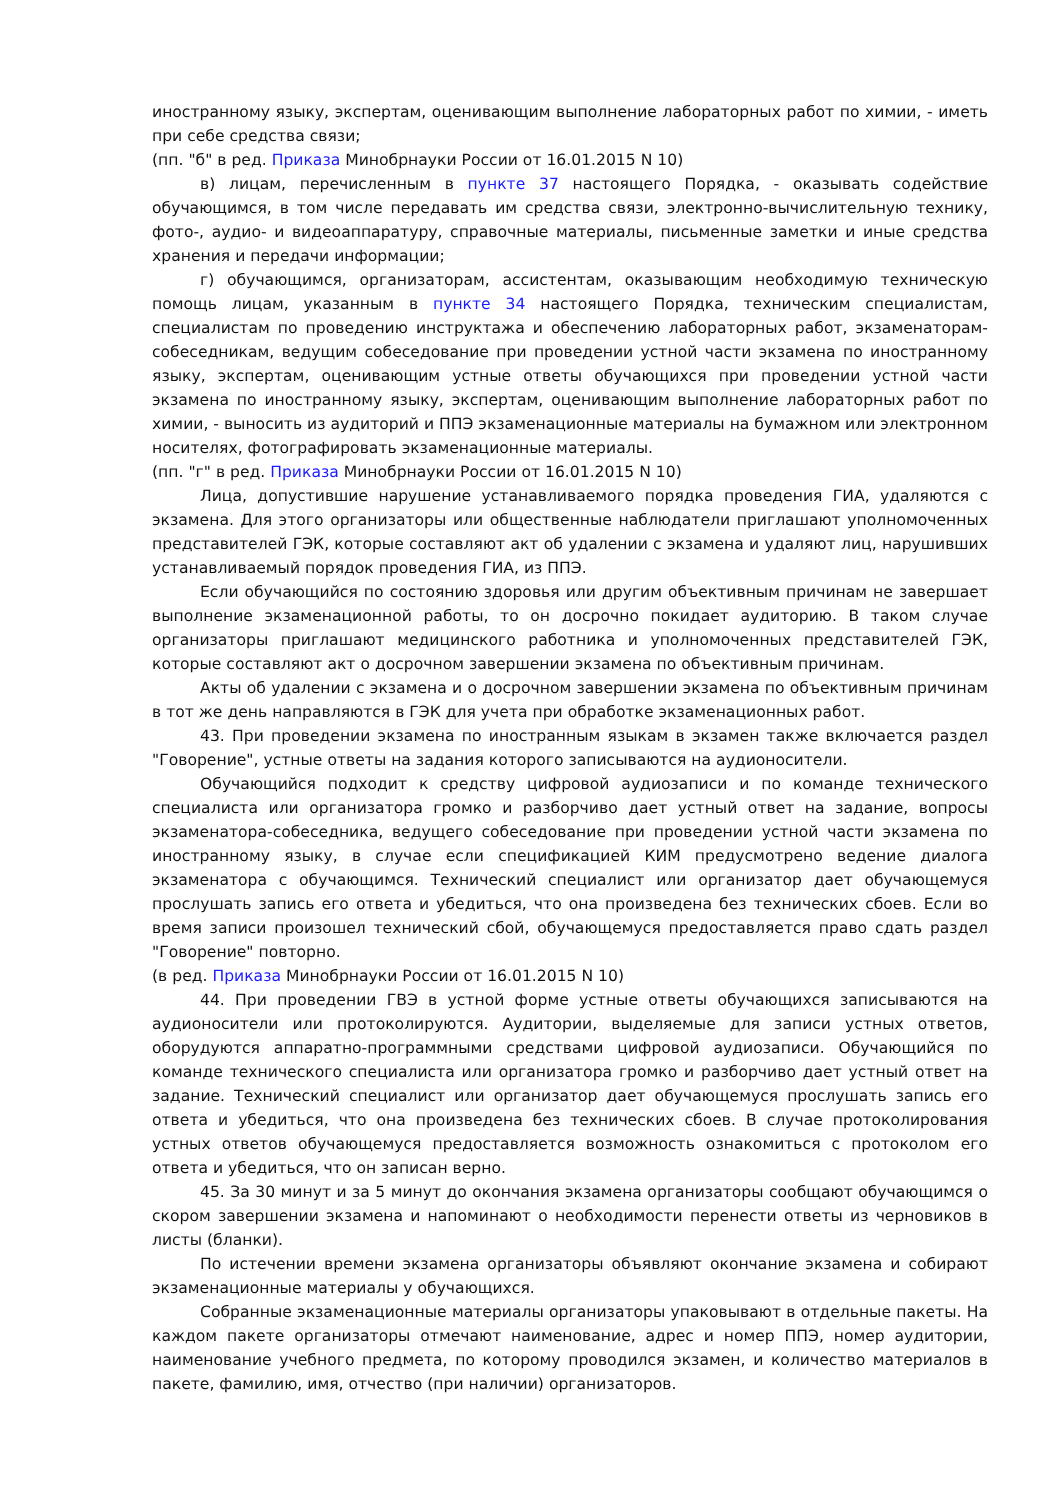иностранному языку, экспертам, оценивающим выполнение лабораторных работ по химии, - иметь при себе средства связи;
(пп. "б" в ред. Приказа Минобрнауки России от 16.01.2015 N 10)
в) лицам, перечисленным в пункте 37 настоящего Порядка, - оказывать содействие обучающимся, в том числе передавать им средства связи, электронно-вычислительную технику, фото-, аудио- и видеоаппаратуру, справочные материалы, письменные заметки и иные средства хранения и передачи информации;
г) обучающимся, организаторам, ассистентам, оказывающим необходимую техническую помощь лицам, указанным в пункте 34 настоящего Порядка, техническим специалистам, специалистам по проведению инструктажа и обеспечению лабораторных работ, экзаменаторам-собеседникам, ведущим собеседование при проведении устной части экзамена по иностранному языку, экспертам, оценивающим устные ответы обучающихся при проведении устной части экзамена по иностранному языку, экспертам, оценивающим выполнение лабораторных работ по химии, - выносить из аудиторий и ППЭ экзаменационные материалы на бумажном или электронном носителях, фотографировать экзаменационные материалы.
(пп. "г" в ред. Приказа Минобрнауки России от 16.01.2015 N 10)
Лица, допустившие нарушение устанавливаемого порядка проведения ГИА, удаляются с экзамена. Для этого организаторы или общественные наблюдатели приглашают уполномоченных представителей ГЭК, которые составляют акт об удалении с экзамена и удаляют лиц, нарушивших устанавливаемый порядок проведения ГИА, из ППЭ.
Если обучающийся по состоянию здоровья или другим объективным причинам не завершает выполнение экзаменационной работы, то он досрочно покидает аудиторию. В таком случае организаторы приглашают медицинского работника и уполномоченных представителей ГЭК, которые составляют акт о досрочном завершении экзамена по объективным причинам.
Акты об удалении с экзамена и о досрочном завершении экзамена по объективным причинам в тот же день направляются в ГЭК для учета при обработке экзаменационных работ.
43. При проведении экзамена по иностранным языкам в экзамен также включается раздел "Говорение", устные ответы на задания которого записываются на аудионосители.
Обучающийся подходит к средству цифровой аудиозаписи и по команде технического специалиста или организатора громко и разборчиво дает устный ответ на задание, вопросы экзаменатора-собеседника, ведущего собеседование при проведении устной части экзамена по иностранному языку, в случае если спецификацией КИМ предусмотрено ведение диалога экзаменатора с обучающимся. Технический специалист или организатор дает обучающемуся прослушать запись его ответа и убедиться, что она произведена без технических сбоев. Если во время записи произошел технический сбой, обучающемуся предоставляется право сдать раздел "Говорение" повторно.
(в ред. Приказа Минобрнауки России от 16.01.2015 N 10)
44. При проведении ГВЭ в устной форме устные ответы обучающихся записываются на аудионосители или протоколируются. Аудитории, выделяемые для записи устных ответов, оборудуются аппаратно-программными средствами цифровой аудиозаписи. Обучающийся по команде технического специалиста или организатора громко и разборчиво дает устный ответ на задание. Технический специалист или организатор дает обучающемуся прослушать запись его ответа и убедиться, что она произведена без технических сбоев. В случае протоколирования устных ответов обучающемуся предоставляется возможность ознакомиться с протоколом его ответа и убедиться, что он записан верно.
45. За 30 минут и за 5 минут до окончания экзамена организаторы сообщают обучающимся о скором завершении экзамена и напоминают о необходимости перенести ответы из черновиков в листы (бланки).
По истечении времени экзамена организаторы объявляют окончание экзамена и собирают экзаменационные материалы у обучающихся.
Собранные экзаменационные материалы организаторы упаковывают в отдельные пакеты. На каждом пакете организаторы отмечают наименование, адрес и номер ППЭ, номер аудитории, наименование учебного предмета, по которому проводился экзамен, и количество материалов в пакете, фамилию, имя, отчество (при наличии) организаторов.